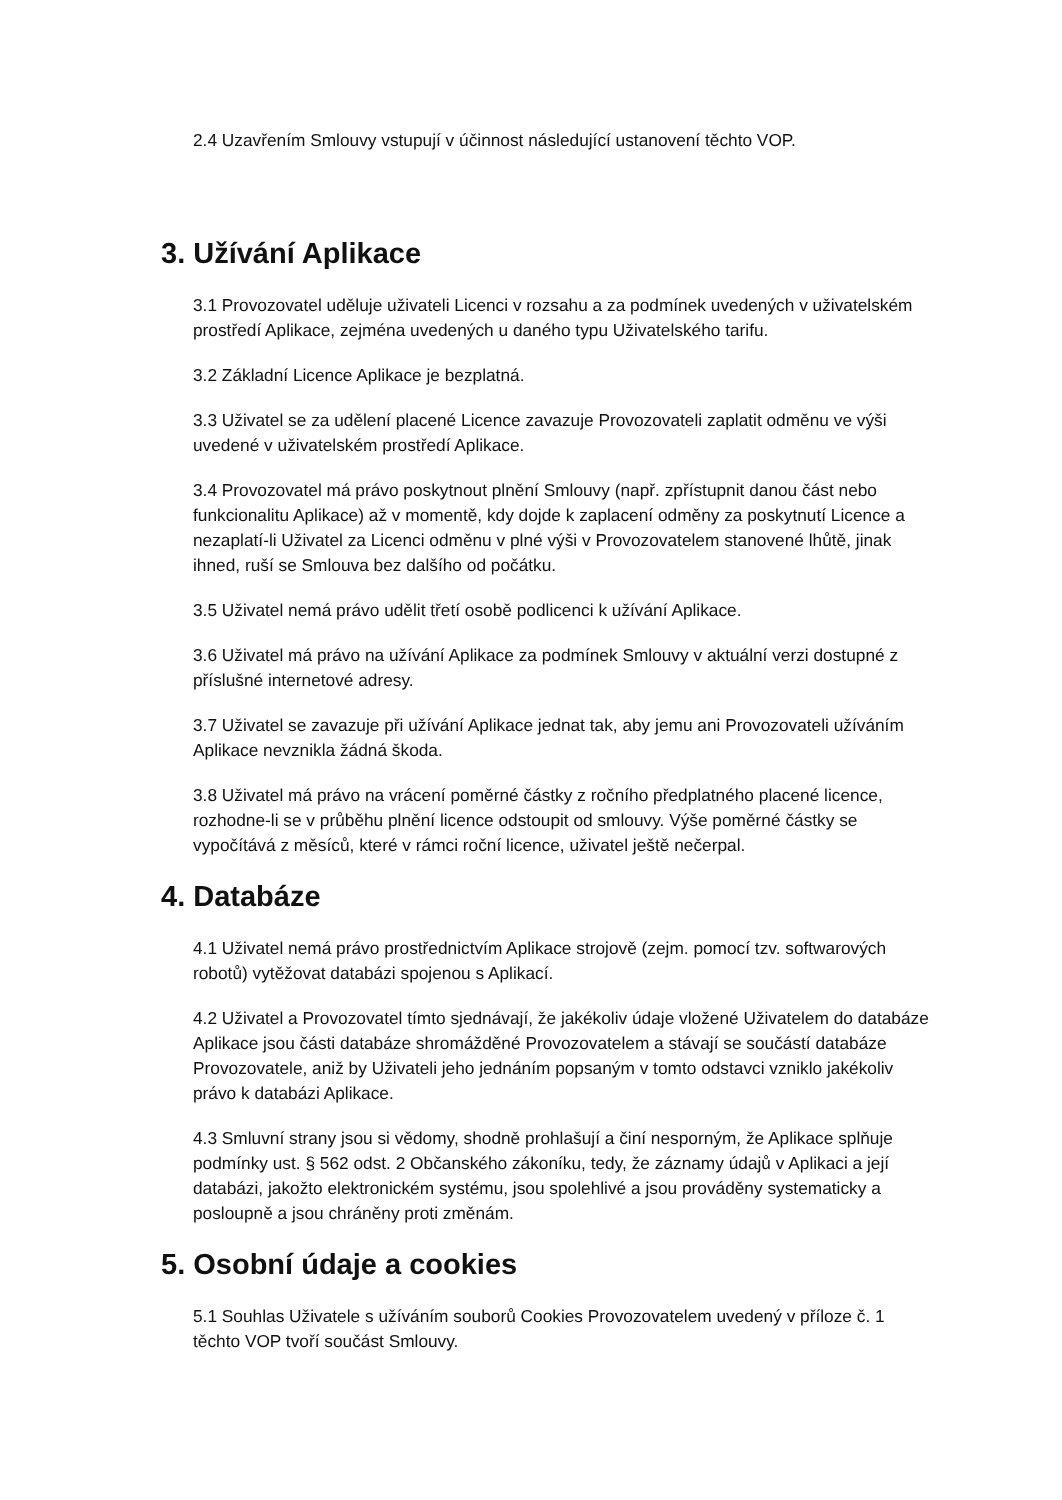2.4 Uzavřením Smlouvy vstupují v účinnost následující ustanovení těchto VOP.
3. Užívání Aplikace
3.1 Provozovatel uděluje uživateli Licenci v rozsahu a za podmínek uvedených v uživatelském prostředí Aplikace, zejména uvedených u daného typu Uživatelského tarifu.
3.2 Základní Licence Aplikace je bezplatná.
3.3 Uživatel se za udělení placené Licence zavazuje Provozovateli zaplatit odměnu ve výši uvedené v uživatelském prostředí Aplikace.
3.4 Provozovatel má právo poskytnout plnění Smlouvy (např. zpřístupnit danou část nebo funkcionalitu Aplikace) až v momentě, kdy dojde k zaplacení odměny za poskytnutí Licence a nezaplatí-li Uživatel za Licenci odměnu v plné výši v Provozovatelem stanovené lhůtě, jinak ihned, ruší se Smlouva bez dalšího od počátku.
3.5 Uživatel nemá právo udělit třetí osobě podlicenci k užívání Aplikace.
3.6 Uživatel má právo na užívání Aplikace za podmínek Smlouvy v aktuální verzi dostupné z příslušné internetové adresy.
3.7 Uživatel se zavazuje při užívání Aplikace jednat tak, aby jemu ani Provozovateli užíváním Aplikace nevznikla žádná škoda.
3.8 Uživatel má právo na vrácení poměrné částky z ročního předplatného placené licence, rozhodne-li se v průběhu plnění licence odstoupit od smlouvy. Výše poměrné částky se vypočítává z měsíců, které v rámci roční licence, uživatel ještě nečerpal.
4. Databáze
4.1 Uživatel nemá právo prostřednictvím Aplikace strojově (zejm. pomocí tzv. softwarových robotů) vytěžovat databázi spojenou s Aplikací.
4.2 Uživatel a Provozovatel tímto sjednávají, že jakékoliv údaje vložené Uživatelem do databáze Aplikace jsou části databáze shromážděné Provozovatelem a stávají se součástí databáze Provozovatele, aniž by Uživateli jeho jednáním popsaným v tomto odstavci vzniklo jakékoliv právo k databázi Aplikace.
4.3 Smluvní strany jsou si vědomy, shodně prohlašují a činí nesporným, že Aplikace splňuje podmínky ust. § 562 odst. 2 Občanského zákoníku, tedy, že záznamy údajů v Aplikaci a její databázi, jakožto elektronickém systému, jsou spolehlivé a jsou prováděny systematicky a posloupně a jsou chráněny proti změnám.
5. Osobní údaje a cookies
5.1 Souhlas Uživatele s užíváním souborů Cookies Provozovatelem uvedený v příloze č. 1 těchto VOP tvoří součást Smlouvy.